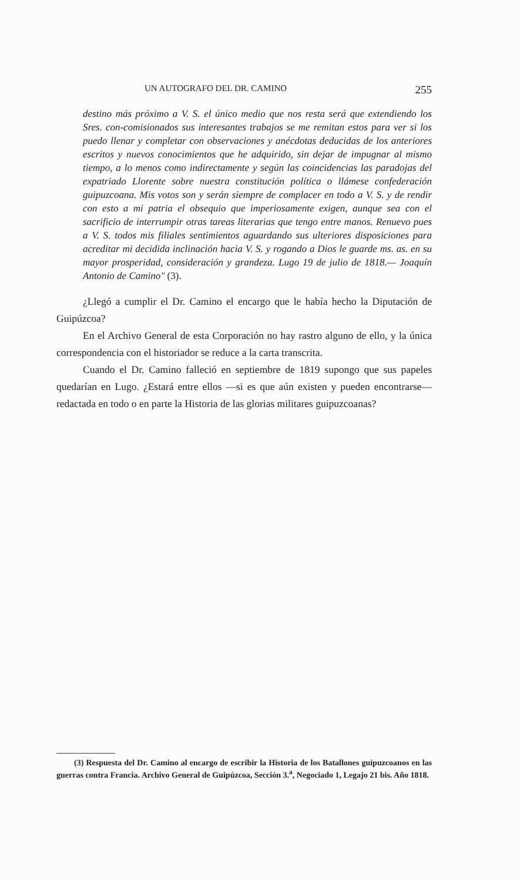UN AUTOGRAFO DEL DR. CAMINO 255
destino más próximo a V. S. el único medio que nos resta será que extendiendo los Sres. con-comisionados sus interesantes trabajos se me remitan estos para ver si los puedo llenar y completar con observaciones y anécdotas deducidas de los anteriores escritos y nuevos conocimientos que he adquirido, sin dejar de impugnar al mismo tiempo, a lo menos como indirectamente y según las coincidencias las paradojas del expatriado Llorente sobre nuestra constitución política o llámese confederación guipuzcoana. Mis votos son y serán siempre de complacer en todo a V. S. y de rendir con esto a mi patria el obsequio que imperiosamente exigen, aunque sea con el sacrificio de interrumpir otras tareas literarias que tengo entre manos. Renuevo pues a V. S. todos mis filiales sentimientos aguardando sus ulteriores disposiciones para acreditar mi decidida inclinación hacia V. S. y rogando a Dios le guarde ms. as. en su mayor prosperidad, consideración y grandeza. Lugo 19 de julio de 1818.— Joaquín Antonio de Camino" (3).
¿Llegó a cumplir el Dr. Camino el encargo que le había hecho la Diputación de Guipúzcoa?
En el Archivo General de esta Corporación no hay rastro alguno de ello, y la única correspondencia con el historiador se reduce a la carta transcrita.
Cuando el Dr. Camino falleció en septiembre de 1819 supongo que sus papeles quedarían en Lugo. ¿Estará entre ellos —si es que aún existen y pueden encontrarse— redactada en todo o en parte la Historia de las glorias militares guipuzcoanas?
(3) Respuesta del Dr. Camino al encargo de escribir la Historia de los Batallones guipuzcoanos en las guerras contra Francia. Archivo General de Guipúzcoa, Sección 3.<sup>a</sup>, Negociado 1, Legajo 21 bis. Año 1818.